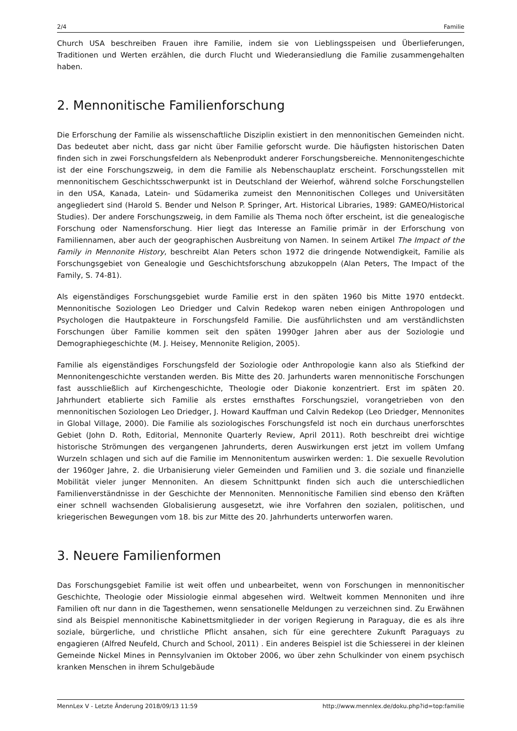2/4 Familie
Church USA beschreiben Frauen ihre Familie, indem sie von Lieblingsspeisen und Überlieferungen, Traditionen und Werten erzählen, die durch Flucht und Wiederansiedlung die Familie zusammengehalten haben.
2. Mennonitische Familienforschung
Die Erforschung der Familie als wissenschaftliche Disziplin existiert in den mennonitischen Gemeinden nicht. Das bedeutet aber nicht, dass gar nicht über Familie geforscht wurde. Die häufigsten historischen Daten finden sich in zwei Forschungsfeldern als Nebenprodukt anderer Forschungsbereiche. Mennonitengeschichte ist der eine Forschungszweig, in dem die Familie als Nebenschauplatz erscheint. Forschungsstellen mit mennonitischem Geschichtsschwerpunkt ist in Deutschland der Weierhof, während solche Forschungstellen in den USA, Kanada, Latein- und Südamerika zumeist den Mennonitischen Colleges und Universitäten angegliedert sind (Harold S. Bender und Nelson P. Springer, Art. Historical Libraries, 1989: GAMEO/Historical Studies). Der andere Forschungszweig, in dem Familie als Thema noch öfter erscheint, ist die genealogische Forschung oder Namensforschung. Hier liegt das Interesse an Familie primär in der Erforschung von Familiennamen, aber auch der geographischen Ausbreitung von Namen. In seinem Artikel The Impact of the Family in Mennonite History, beschreibt Alan Peters schon 1972 die dringende Notwendigkeit, Familie als Forschungsgebiet von Genealogie und Geschichtsforschung abzukoppeln (Alan Peters, The Impact of the Family, S. 74-81).
Als eigenständiges Forschungsgebiet wurde Familie erst in den späten 1960 bis Mitte 1970 entdeckt. Mennonitische Soziologen Leo Driedger und Calvin Redekop waren neben einigen Anthropologen und Psychologen die Hautpakteure in Forschungsfeld Familie. Die ausführlichsten und am verständlichsten Forschungen über Familie kommen seit den späten 1990ger Jahren aber aus der Soziologie und Demographiegeschichte (M. J. Heisey, Mennonite Religion, 2005).
Familie als eigenständiges Forschungsfeld der Soziologie oder Anthropologie kann also als Stiefkind der Mennonitengeschichte verstanden werden. Bis Mitte des 20. Jarhunderts waren mennonitische Forschungen fast ausschließlich auf Kirchengeschichte, Theologie oder Diakonie konzentriert. Erst im späten 20. Jahrhundert etablierte sich Familie als erstes ernsthaftes Forschungsziel, vorangetrieben von den mennonitischen Soziologen Leo Driedger, J. Howard Kauffman und Calvin Redekop (Leo Driedger, Mennonites in Global Village, 2000). Die Familie als soziologisches Forschungsfeld ist noch ein durchaus unerforschtes Gebiet (John D. Roth, Editorial, Mennonite Quarterly Review, April 2011). Roth beschreibt drei wichtige historische Strömungen des vergangenen Jahrunderts, deren Auswirkungen erst jetzt im vollem Umfang Wurzeln schlagen und sich auf die Familie im Mennonitentum auswirken werden: 1. Die sexuelle Revolution der 1960ger Jahre, 2. die Urbanisierung vieler Gemeinden und Familien und 3. die soziale und finanzielle Mobilität vieler junger Mennoniten. An diesem Schnittpunkt finden sich auch die unterschiedlichen Familienverständnisse in der Geschichte der Mennoniten. Mennonitische Familien sind ebenso den Kräften einer schnell wachsenden Globalisierung ausgesetzt, wie ihre Vorfahren den sozialen, politischen, und kriegerischen Bewegungen vom 18. bis zur Mitte des 20. Jahrhunderts unterworfen waren.
3. Neuere Familienformen
Das Forschungsgebiet Familie ist weit offen und unbearbeitet, wenn von Forschungen in mennonitischer Geschichte, Theologie oder Missiologie einmal abgesehen wird. Weltweit kommen Mennoniten und ihre Familien oft nur dann in die Tagesthemen, wenn sensationelle Meldungen zu verzeichnen sind. Zu Erwähnen sind als Beispiel mennonitische Kabinettsmitglieder in der vorigen Regierung in Paraguay, die es als ihre soziale, bürgerliche, und christliche Pflicht ansahen, sich für eine gerechtere Zukunft Paraguays zu engagieren (Alfred Neufeld, Church and School, 2011) . Ein anderes Beispiel ist die Schiesserei in der kleinen Gemeinde Nickel Mines in Pennsylvanien im Oktober 2006, wo über zehn Schulkinder von einem psychisch kranken Menschen in ihrem Schulgebäude
MennLex V - Letzte Änderung 2018/09/13 11:59 http://www.mennlex.de/doku.php?id=top:familie